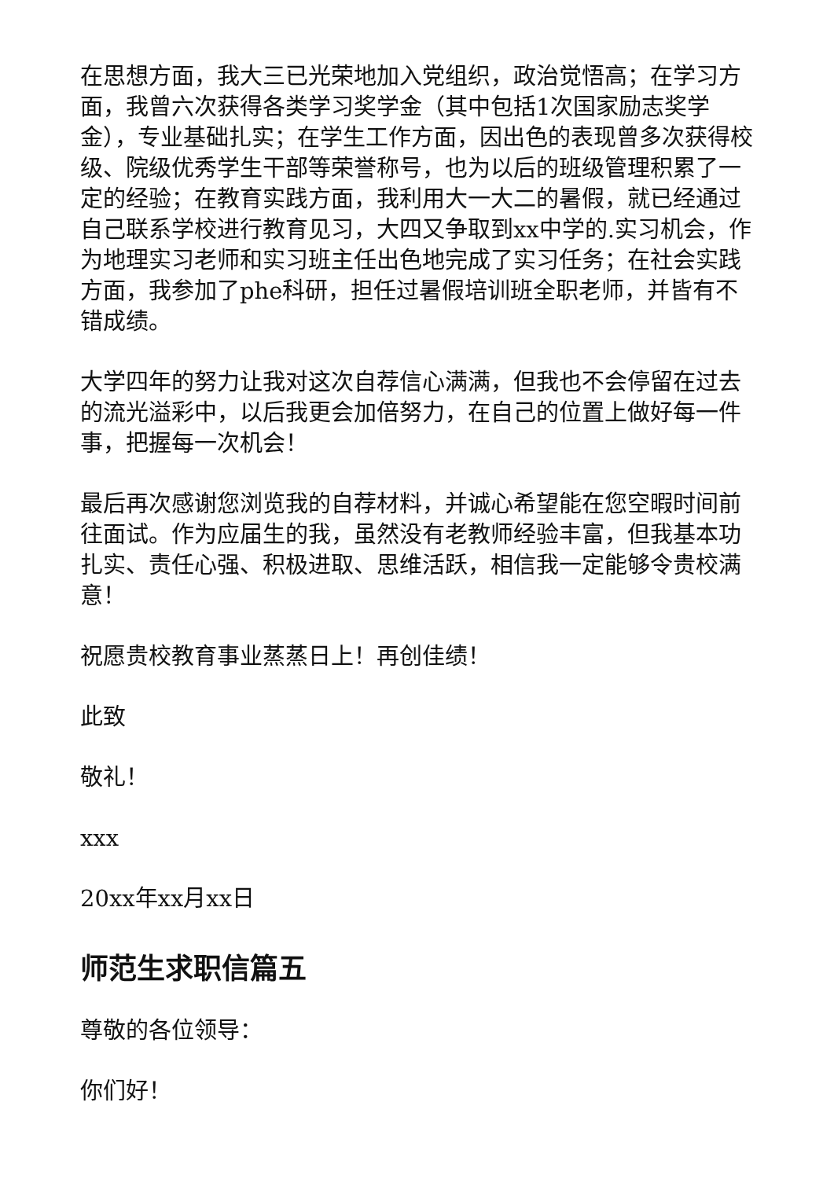在思想方面，我大三已光荣地加入党组织，政治觉悟高；在学习方面，我曾六次获得各类学习奖学金（其中包括1次国家励志奖学金），专业基础扎实；在学生工作方面，因出色的表现曾多次获得校级、院级优秀学生干部等荣誉称号，也为以后的班级管理积累了一定的经验；在教育实践方面，我利用大一大二的暑假，就已经通过自己联系学校进行教育见习，大四又争取到xx中学的.实习机会，作为地理实习老师和实习班主任出色地完成了实习任务；在社会实践方面，我参加了phe科研，担任过暑假培训班全职老师，并皆有不错成绩。
大学四年的努力让我对这次自荐信心满满，但我也不会停留在过去的流光溢彩中，以后我更会加倍努力，在自己的位置上做好每一件事，把握每一次机会！
最后再次感谢您浏览我的自荐材料，并诚心希望能在您空暇时间前往面试。作为应届生的我，虽然没有老教师经验丰富，但我基本功扎实、责任心强、积极进取、思维活跃，相信我一定能够令贵校满意！
祝愿贵校教育事业蒸蒸日上！再创佳绩！
此致
敬礼！
xxx
20xx年xx月xx日
师范生求职信篇五
尊敬的各位领导：
你们好！